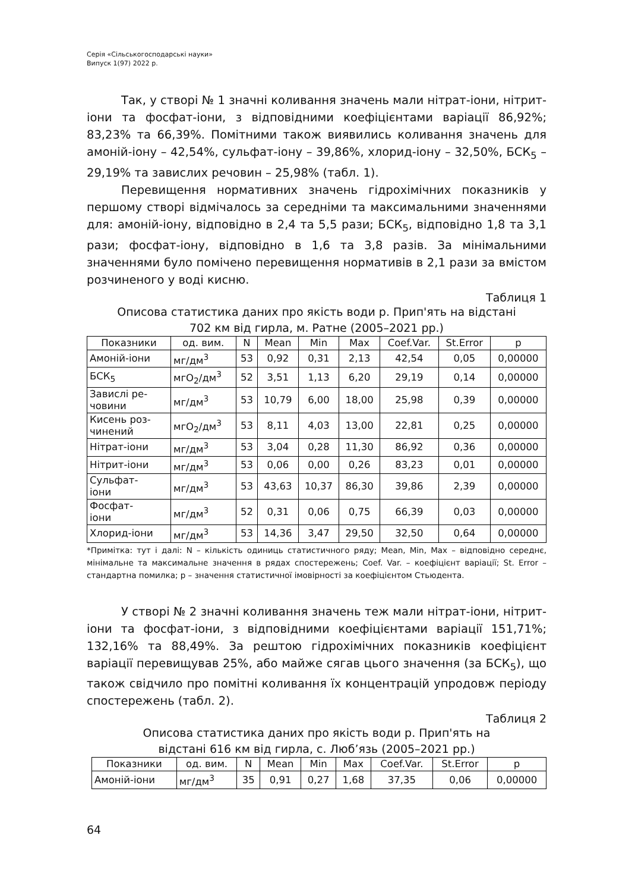Серія «Сільськогосподарські науки»
Випуск 1(97) 2022 р.
Так, у створі № 1 значні коливання значень мали нітрат-іони, нітрит-іони та фосфат-іони, з відповідними коефіцієнтами варіації 86,92%; 83,23% та 66,39%. Помітними також виявились коливання значень для амоній-іону – 42,54%, сульфат-іону – 39,86%, хлорид-іону – 32,50%, БСК<sub>5</sub> – 29,19% та завислих речовин – 25,98% (табл. 1).
Перевищення нормативних значень гідрохімічних показників у першому створі відмічалось за середніми та максимальними значеннями для: амоній-іону, відповідно в 2,4 та 5,5 рази; БСК<sub>5</sub>, відповідно 1,8 та 3,1 рази; фосфат-іону, відповідно в 1,6 та 3,8 разів. За мінімальними значеннями було помічено перевищення нормативів в 2,1 рази за вмістом розчиненого у воді кисню.
Таблиця 1
Описова статистика даних про якість води р. Прип'ять на відстані
702 км від гирла, м. Ратне (2005–2021 рр.)
| Показники | од. вим. | N | Mean | Min | Max | Coef.Var. | St.Error | p |
| --- | --- | --- | --- | --- | --- | --- | --- | --- |
| Амоній-іони | мг/дм<sup>3</sup> | 53 | 0,92 | 0,31 | 2,13 | 42,54 | 0,05 | 0,00000 |
| БСК<sub>5</sub> | мгО<sub>2</sub>/дм<sup>3</sup> | 52 | 3,51 | 1,13 | 6,20 | 29,19 | 0,14 | 0,00000 |
| Завислі ре- човини | мг/дм<sup>3</sup> | 53 | 10,79 | 6,00 | 18,00 | 25,98 | 0,39 | 0,00000 |
| Кисень роз- чинений | мгО<sub>2</sub>/дм<sup>3</sup> | 53 | 8,11 | 4,03 | 13,00 | 22,81 | 0,25 | 0,00000 |
| Нітрат-іони | мг/дм<sup>3</sup> | 53 | 3,04 | 0,28 | 11,30 | 86,92 | 0,36 | 0,00000 |
| Нітрит-іони | мг/дм<sup>3</sup> | 53 | 0,06 | 0,00 | 0,26 | 83,23 | 0,01 | 0,00000 |
| Сульфат- іони | мг/дм<sup>3</sup> | 53 | 43,63 | 10,37 | 86,30 | 39,86 | 2,39 | 0,00000 |
| Фосфат- іони | мг/дм<sup>3</sup> | 52 | 0,31 | 0,06 | 0,75 | 66,39 | 0,03 | 0,00000 |
| Хлорид-іони | мг/дм<sup>3</sup> | 53 | 14,36 | 3,47 | 29,50 | 32,50 | 0,64 | 0,00000 |
*Примітка: тут і далі: N – кількість одиниць статистичного ряду; Mean, Min, Max – відповідно середнє, мінімальне та максимальне значення в рядах спостережень; Coef. Var. – коефіцієнт варіації; St. Error – стандартна помилка; p – значення статистичної імовірності за коефіцієнтом Стьюдента.
У створі № 2 значні коливання значень теж мали нітрат-іони, нітрит-іони та фосфат-іони, з відповідними коефіцієнтами варіації 151,71%; 132,16% та 88,49%. За рештою гідрохімічних показників коефіцієнт варіації перевищував 25%, або майже сягав цього значення (за БСК<sub>5</sub>), що також свідчило про помітні коливання їх концентрацій упродовж періоду спостережень (табл. 2).
Таблиця 2
Описова статистика даних про якість води р. Прип'ять на
відстані 616 км від гирла, с. Любʼязь (2005–2021 рр.)
| Показники | од. вим. | N | Mean | Min | Max | Coef.Var. | St.Error | p |
| --- | --- | --- | --- | --- | --- | --- | --- | --- |
| Амоній-іони | мг/дм<sup>3</sup> | 35 | 0,91 | 0,27 | 1,68 | 37,35 | 0,06 | 0,00000 |
64